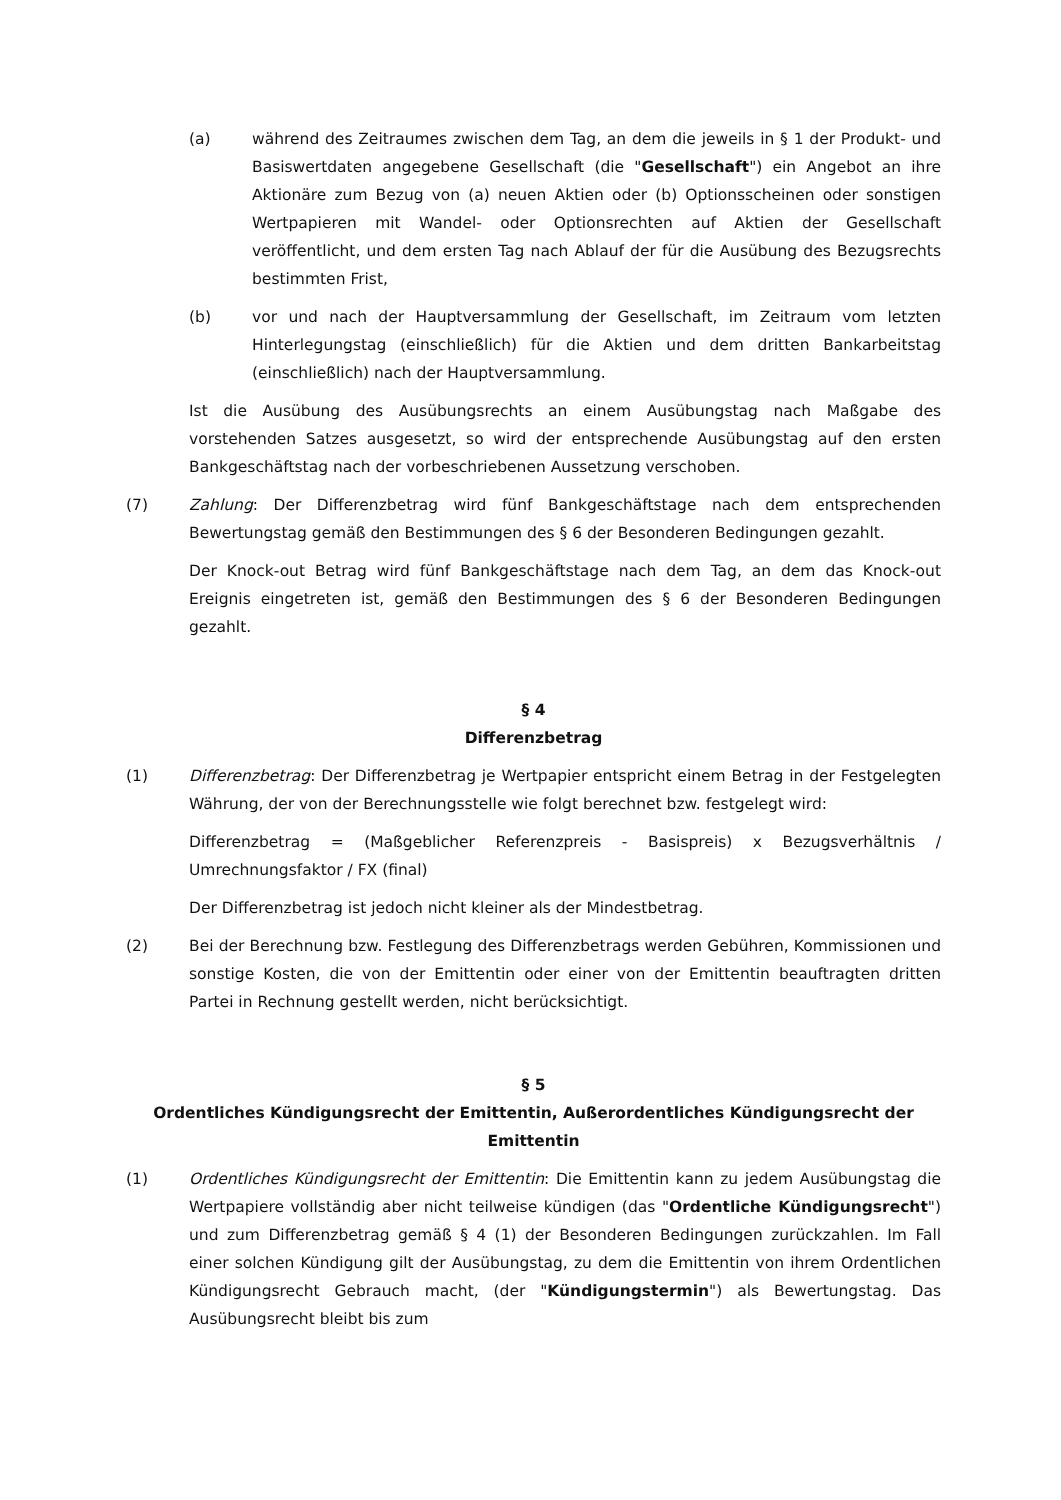(a) während des Zeitraumes zwischen dem Tag, an dem die jeweils in § 1 der Produkt- und Basiswertdaten angegebene Gesellschaft (die "Gesellschaft") ein Angebot an ihre Aktionäre zum Bezug von (a) neuen Aktien oder (b) Optionsscheinen oder sonstigen Wertpapieren mit Wandel- oder Optionsrechten auf Aktien der Gesellschaft veröffentlicht, und dem ersten Tag nach Ablauf der für die Ausübung des Bezugsrechts bestimmten Frist,
(b) vor und nach der Hauptversammlung der Gesellschaft, im Zeitraum vom letzten Hinterlegungstag (einschließlich) für die Aktien und dem dritten Bankarbeitstag (einschließlich) nach der Hauptversammlung.
Ist die Ausübung des Ausübungsrechts an einem Ausübungstag nach Maßgabe des vorstehenden Satzes ausgesetzt, so wird der entsprechende Ausübungstag auf den ersten Bankgeschäftstag nach der vorbeschriebenen Aussetzung verschoben.
(7) Zahlung: Der Differenzbetrag wird fünf Bankgeschäftstage nach dem entsprechenden Bewertungstag gemäß den Bestimmungen des § 6 der Besonderen Bedingungen gezahlt.
Der Knock-out Betrag wird fünf Bankgeschäftstage nach dem Tag, an dem das Knock-out Ereignis eingetreten ist, gemäß den Bestimmungen des § 6 der Besonderen Bedingungen gezahlt.
§ 4
Differenzbetrag
(1) Differenzbetrag: Der Differenzbetrag je Wertpapier entspricht einem Betrag in der Festgelegten Währung, der von der Berechnungsstelle wie folgt berechnet bzw. festgelegt wird:
Differenzbetrag = (Maßgeblicher Referenzpreis - Basispreis) x Bezugsverhältnis / Umrechnungsfaktor / FX (final)
Der Differenzbetrag ist jedoch nicht kleiner als der Mindestbetrag.
(2) Bei der Berechnung bzw. Festlegung des Differenzbetrags werden Gebühren, Kommissionen und sonstige Kosten, die von der Emittentin oder einer von der Emittentin beauftragten dritten Partei in Rechnung gestellt werden, nicht berücksichtigt.
§ 5
Ordentliches Kündigungsrecht der Emittentin, Außerordentliches Kündigungsrecht der Emittentin
(1) Ordentliches Kündigungsrecht der Emittentin: Die Emittentin kann zu jedem Ausübungstag die Wertpapiere vollständig aber nicht teilweise kündigen (das "Ordentliche Kündigungsrecht") und zum Differenzbetrag gemäß § 4 (1) der Besonderen Bedingungen zurückzahlen. Im Fall einer solchen Kündigung gilt der Ausübungstag, zu dem die Emittentin von ihrem Ordentlichen Kündigungsrecht Gebrauch macht, (der "Kündigungstermin") als Bewertungstag. Das Ausübungsrecht bleibt bis zum